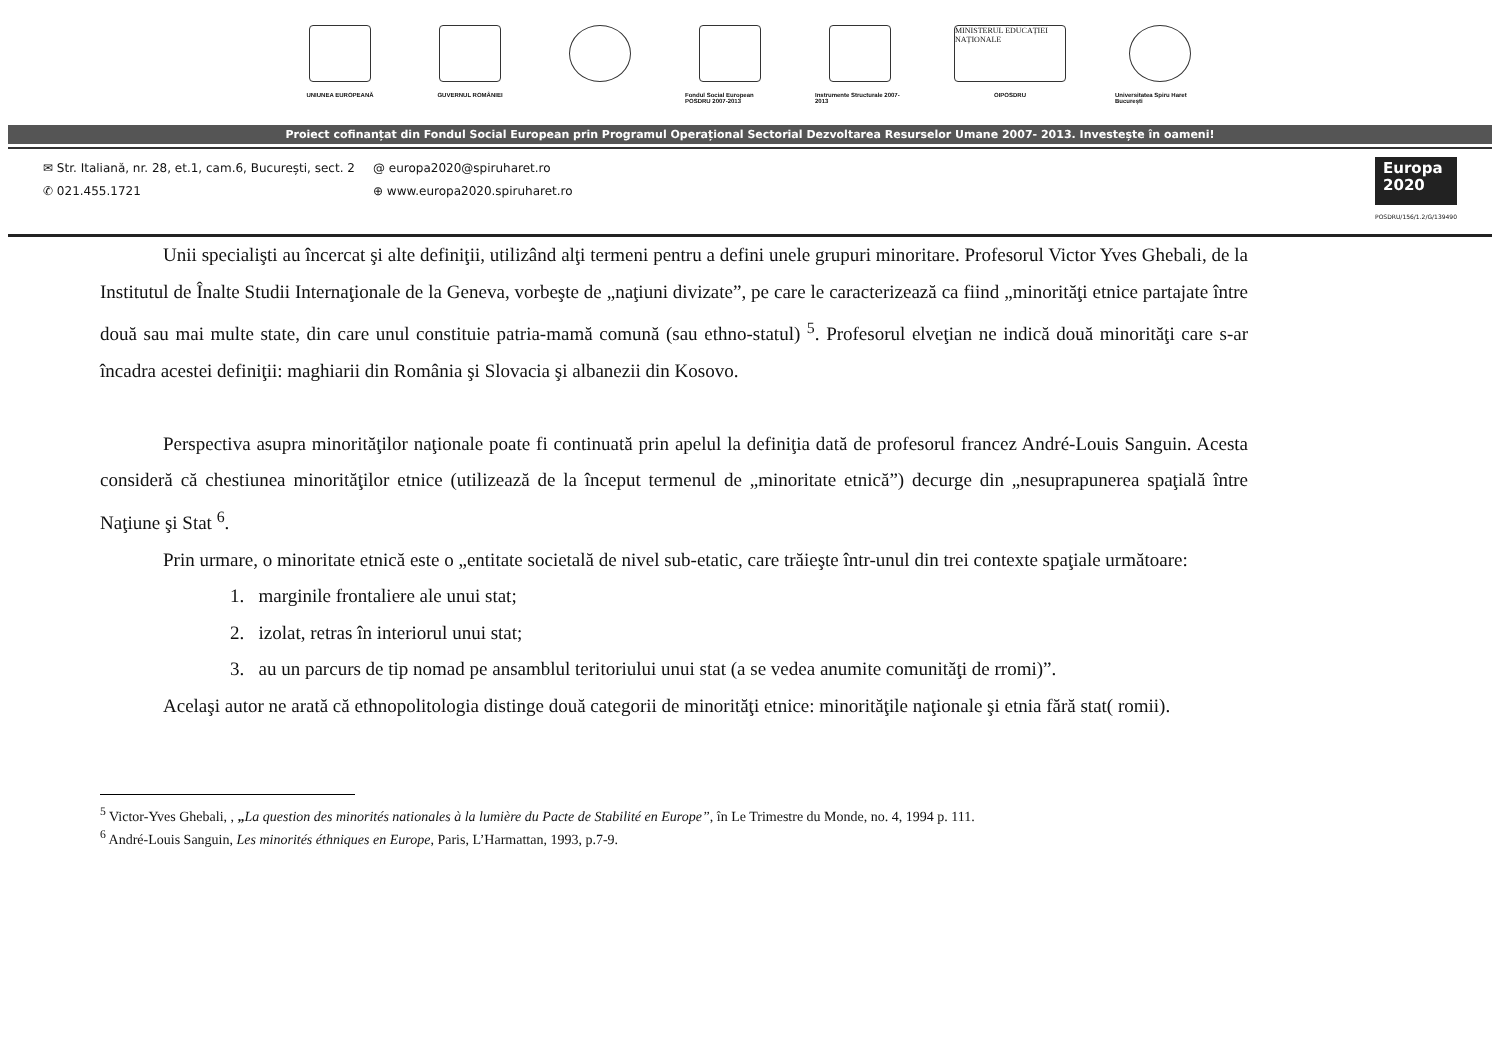UNIUNEA EUROPEANĂ GUVERNUL ROMÂNIEI Fondul Social European POSDRU 2007-2013
Instrumente Structurale 2007-2013
MINISTERUL EDUCAȚIEI NAȚIONALE
OIPOSDRU
Universitatea Spiru Haret București
Proiect cofinanțat din Fondul Social European prin Programul Operațional Sectorial Dezvoltarea Resurselor Umane 2007- 2013. Investește în oameni!
✉ Str. Italiană, nr. 28, et.1, cam.6, București, sect. 2
✆ 021.455.1721
@ europa2020@spiruharet.ro
⊕ www.europa2020.spiruharet.ro
Europa
2020
POSDRU/156/1.2/G/139490
Unii specialişti au încercat şi alte definiţii, utilizând alţi termeni pentru a defini unele grupuri minoritare. Profesorul Victor Yves Ghebali, de la Institutul de Înalte Studii Internaţionale de la Geneva, vorbeşte de „naţiuni divizate”, pe care le caracterizează ca fiind „minorităţi etnice partajate între două sau mai multe state, din care unul constituie patria-mamă comună (sau ethno-statul) <sup>5</sup>. Profesorul elveţian ne indică două minorităţi care s-ar încadra acestei definiţii: maghiarii din România şi Slovacia şi albanezii din Kosovo.
Perspectiva asupra minorităţilor naţionale poate fi continuată prin apelul la definiţia dată de profesorul francez André-Louis Sanguin. Acesta consideră că chestiunea minorităţilor etnice (utilizează de la început termenul de „minoritate etnică”) decurge din „nesuprapunerea spaţială între Naţiune şi Stat <sup>6</sup>.
Prin urmare, o minoritate etnică este o „entitate societală de nivel sub-etatic, care trăieşte într-unul din trei contexte spaţiale următoare:
1. marginile frontaliere ale unui stat;
2. izolat, retras în interiorul unui stat;
3. au un parcurs de tip nomad pe ansamblul teritoriului unui stat (a se vedea anumite comunităţi de rromi)”.
Acelaşi autor ne arată că ethnopolitologia distinge două categorii de minorităţi etnice: minorităţile naţionale şi etnia fără stat( romii).
<sup>5</sup> Victor-Yves Ghebali, , „La question des minorités nationales à la lumière du Pacte de Stabilité en Europe”, în Le Trimestre du Monde, no. 4, 1994 p. 111.
<sup>6</sup> André-Louis Sanguin, Les minorités éthniques en Europe, Paris, L’Harmattan, 1993, p.7-9.